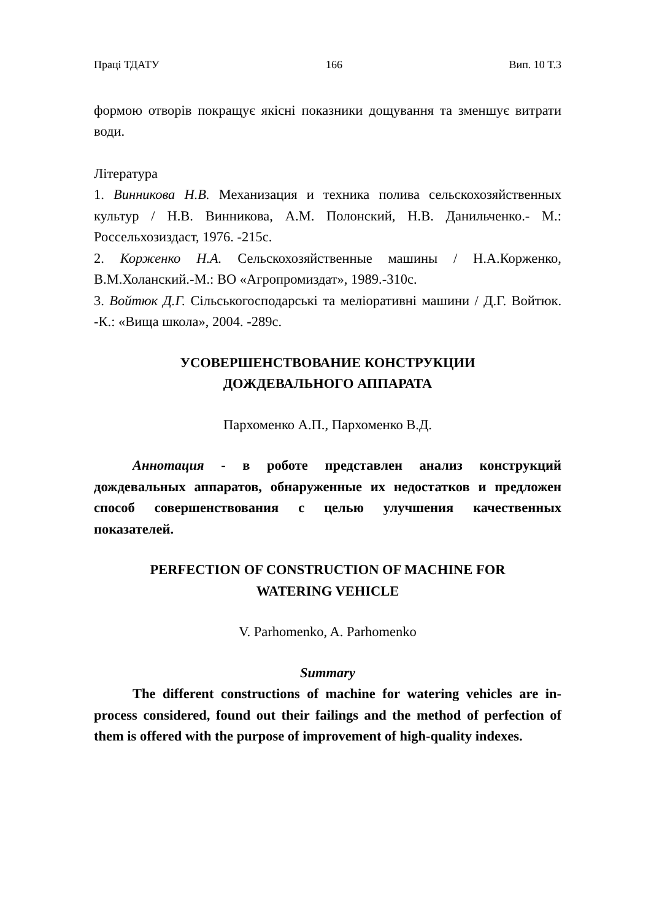Праці ТДАТУ 166 Вип. 10 Т.3
формою отворів покращує якісні показники дощування та зменшує витрати води.
Література
1. Винникова Н.В. Механизация и техника полива сельскохозяйственных культур / Н.В. Винникова, А.М. Полонский, Н.В. Данильченко.- М.: Россельхозиздаст, 1976. -215с.
2. Корженко Н.А. Сельскохозяйственные машины / Н.А.Корженко, В.М.Холанский.-М.: ВО «Агропромиздат», 1989.-310с.
3. Войтюк Д.Г. Сільськогосподарські та меліоративні машини / Д.Г. Войтюк. -К.: «Вища школа», 2004. -289с.
УСОВЕРШЕНСТВОВАНИЕ КОНСТРУКЦИИ
ДОЖДЕВАЛЬНОГО АППАРАТА
Пархоменко А.П., Пархоменко В.Д.
Аннотация - в роботе представлен анализ конструкций дождевальных аппаратов, обнаруженные их недостатков и предложен способ совершенствования с целью улучшения качественных показателей.
PERFECTION OF CONSTRUCTION OF MACHINE FOR
WATERING VEHICLE
V. Parhomenko, A. Parhomenko
Summary
The different constructions of machine for watering vehicles are in-process considered, found out their failings and the method of perfection of them is offered with the purpose of improvement of high-quality indexes.